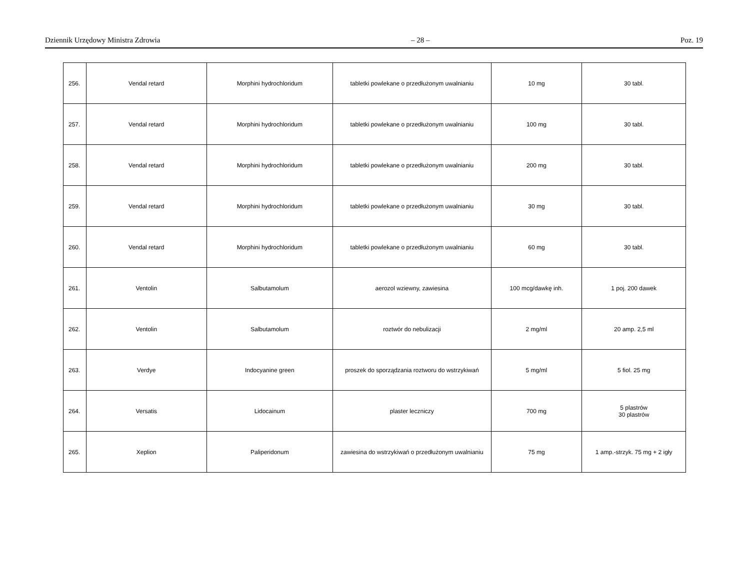Dziennik Urzędowy Ministra Zdrowia – 28 – Poz. 19
| 256. | Vendal retard | Morphini hydrochloridum | tabletki powlekane o przedłużonym uwalnianiu | 10 mg | 30 tabl. |
| 257. | Vendal retard | Morphini hydrochloridum | tabletki powlekane o przedłużonym uwalnianiu | 100 mg | 30 tabl. |
| 258. | Vendal retard | Morphini hydrochloridum | tabletki powlekane o przedłużonym uwalnianiu | 200 mg | 30 tabl. |
| 259. | Vendal retard | Morphini hydrochloridum | tabletki powlekane o przedłużonym uwalnianiu | 30 mg | 30 tabl. |
| 260. | Vendal retard | Morphini hydrochloridum | tabletki powlekane o przedłużonym uwalnianiu | 60 mg | 30 tabl. |
| 261. | Ventolin | Salbutamolum | aerozol wziewny, zawiesina | 100 mcg/dawkę inh. | 1 poj. 200 dawek |
| 262. | Ventolin | Salbutamolum | roztwór do nebulizacji | 2 mg/ml | 20 amp. 2,5 ml |
| 263. | Verdye | Indocyanine green | proszek do sporządzania roztworu do wstrzykiwań | 5 mg/ml | 5 fiol. 25 mg |
| 264. | Versatis | Lidocainum | plaster leczniczy | 700 mg | 5 plastrów 30 plastrów |
| 265. | Xeplion | Paliperidonum | zawiesina do wstrzykiwań o przedłużonym uwalnianiu | 75 mg | 1 amp.-strzyk. 75 mg + 2 igły |